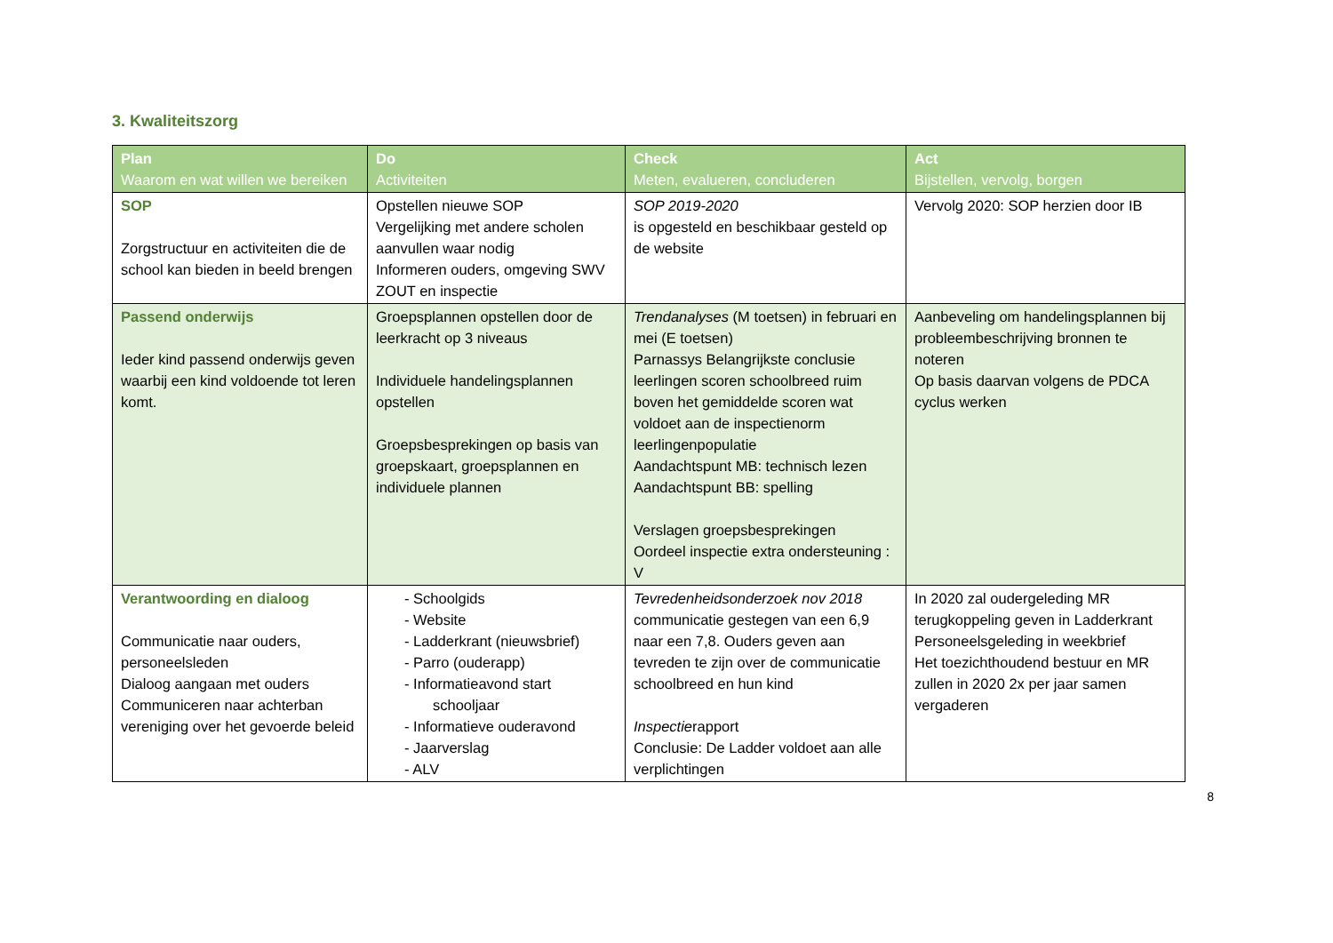3. Kwaliteitszorg
| Plan Waarom en wat willen we bereiken | Do Activiteiten | Check Meten, evalueren, concluderen | Act Bijstellen, vervolg, borgen |
| --- | --- | --- | --- |
| SOP Zorgstructuur en activiteiten die de school kan bieden in beeld brengen | Opstellen nieuwe SOP Vergelijking met andere scholen aanvullen waar nodig Informeren ouders, omgeving SWV ZOUT en inspectie | SOP 2019-2020 is opgesteld en beschikbaar gesteld op de website | Vervolg 2020: SOP herzien door IB |
| Passend onderwijs Ieder kind passend onderwijs geven waarbij een kind voldoende tot leren komt. | Groepsplannen opstellen door de leerkracht op 3 niveaus Individuele handelingsplannen opstellen Groepsbesprekingen op basis van groepskaart, groepsplannen en individuele plannen | Trendanalyses (M toetsen) in februari en mei (E toetsen) Parnassys Belangrijkste conclusie leerlingen scoren schoolbreed ruim boven het gemiddelde scoren wat voldoet aan de inspectienorm leerlingenpopulatie Aandachtspunt MB: technisch lezen Aandachtspunt BB: spelling Verslagen groepsbesprekingen Oordeel inspectie extra ondersteuning : V | Aanbeveling om handelingsplannen bij probleembeschrijving bronnen te noteren Op basis daarvan volgens de PDCA cyclus werken |
| Verantwoording en dialoog Communicatie naar ouders, personeelsleden Dialoog aangaan met ouders Communiceren naar achterban vereniging over het gevoerde beleid | - Schoolgids - Website - Ladderkrant (nieuwsbrief) - Parro (ouderapp) - Informatieavond start schooljaar - Informatieve ouderavond - Jaarverslag - ALV | Tevredenheidsonderzoek nov 2018 communicatie gestegen van een 6,9 naar een 7,8. Ouders geven aan tevreden te zijn over de communicatie schoolbreed en hun kind Inspectie rapport Conclusie: De Ladder voldoet aan alle verplichtingen | In 2020 zal oudergeleding MR terugkoppeling geven in Ladderkrant Personeelsgeleding in weekbrief Het toezichthoudend bestuur en MR zullen in 2020 2x per jaar samen vergaderen |
8